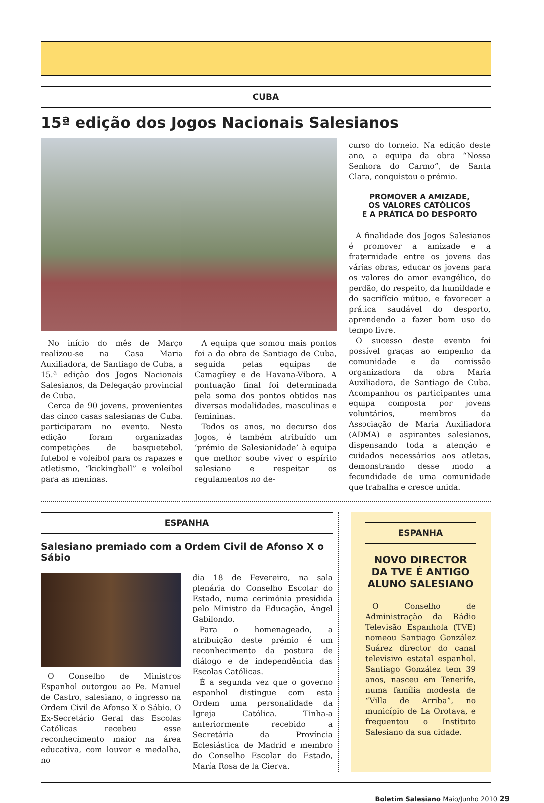CUBA
15ª edição dos Jogos Nacionais Salesianos
No início do mês de Março realizou-se na Casa Maria Auxiliadora, de Santiago de Cuba, a 15.ª edição dos Jogos Nacionais Salesianos, da Delegação provincial de Cuba.
Cerca de 90 jovens, provenientes das cinco casas salesianas de Cuba, participaram no evento. Nesta edição foram organizadas competições de basquetebol, futebol e voleibol para os rapazes e atletismo, “kickingball” e voleibol para as meninas.
A equipa que somou mais pontos foi a da obra de Santiago de Cuba, seguida pelas equipas de Camagüey e de Havana-Víbora. A pontuação final foi determinada pela soma dos pontos obtidos nas diversas modalidades, masculinas e femininas.
Todos os anos, no decurso dos Jogos, é também atribuído um ‘prémio de Salesianidade’ à equipa que melhor soube viver o espírito salesiano e respeitar os regulamentos no de-
curso do torneio. Na edição deste ano, a equipa da obra “Nossa Senhora do Carmo”, de Santa Clara, conquistou o prémio.
PROMOVER A AMIZADE,
OS VALORES CATÓLICOS
E A PRÁTICA DO DESPORTO
A finalidade dos Jogos Salesianos é promover a amizade e a fraternidade entre os jovens das várias obras, educar os jovens para os valores do amor evangélico, do perdão, do respeito, da humildade e do sacrifício mútuo, e favorecer a prática saudável do desporto, aprendendo a fazer bom uso do tempo livre.
O sucesso deste evento foi possível graças ao empenho da comunidade e da comissão organizadora da obra Maria Auxiliadora, de Santiago de Cuba. Acompanhou os participantes uma equipa composta por jovens voluntários, membros da Associação de Maria Auxiliadora (ADMA) e aspirantes salesianos, dispensando toda a atenção e cuidados necessários aos atletas, demonstrando desse modo a fecundidade de uma comunidade que trabalha e cresce unida.
ESPANHA
Salesiano premiado com a Ordem Civil de Afonso X o Sábio
O Conselho de Ministros Espanhol outorgou ao Pe. Manuel de Castro, salesiano, o ingresso na Ordem Civil de Afonso X o Sábio. O Ex-Secretário Geral das Escolas Católicas recebeu esse reconhecimento maior na área educativa, com louvor e medalha, no
dia 18 de Fevereiro, na sala plenária do Conselho Escolar do Estado, numa cerimónia presidida pelo Ministro da Educação, Ángel Gabilondo.
Para o homenageado, a atribuição deste prémio é um reconhecimento da postura de diálogo e de independência das Escolas Católicas.
É a segunda vez que o governo espanhol distingue com esta Ordem uma personalidade da Igreja Católica. Tinha-a anteriormente recebido a Secretária da Província Eclesiástica de Madrid e membro do Conselho Escolar do Estado, María Rosa de la Cierva.
ESPANHA
NOVO DIRECTOR
DA TVE É ANTIGO
ALUNO SALESIANO
O Conselho de Administração da Rádio Televisão Espanhola (TVE) nomeou Santiago González Suárez director do canal televisivo estatal espanhol. Santiago González tem 39 anos, nasceu em Tenerife, numa família modesta de “Villa de Arriba”, no município de La Orotava, e frequentou o Instituto Salesiano da sua cidade.
Boletim Salesiano Maio/Junho 2010 29